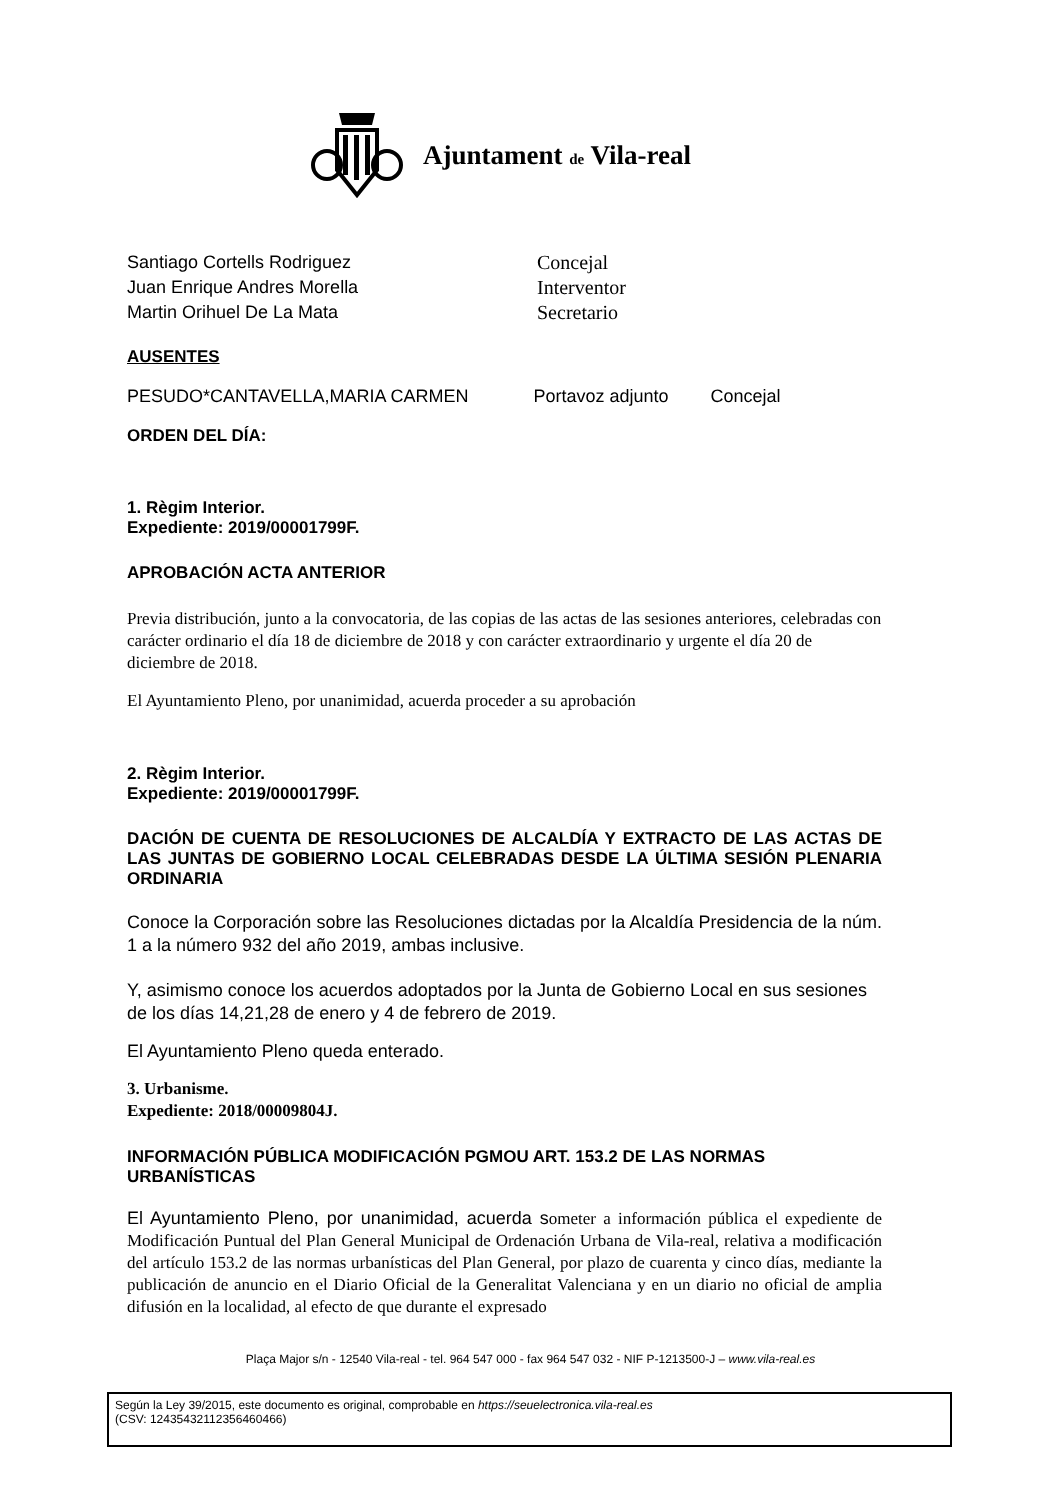Ajuntament de Vila-real
Santiago Cortells Rodriguez
Juan Enrique Andres Morella
Martin Orihuel De La Mata
Concejal
Interventor
Secretario
AUSENTES
PESUDO*CANTAVELLA,MARIA CARMEN Portavoz adjunto Concejal
ORDEN DEL DÍA:
1. Règim Interior.
Expediente: 2019/00001799F.
APROBACIÓN ACTA ANTERIOR
Previa distribución, junto a la convocatoria, de las copias de las actas de las sesiones anteriores, celebradas con carácter ordinario el día 18 de diciembre de 2018 y con carácter extraordinario y urgente el día 20 de diciembre de 2018.
El Ayuntamiento Pleno, por unanimidad, acuerda proceder a su aprobación
2. Règim Interior.
Expediente: 2019/00001799F.
DACIÓN DE CUENTA DE RESOLUCIONES DE ALCALDÍA Y EXTRACTO DE LAS ACTAS DE LAS JUNTAS DE GOBIERNO LOCAL CELEBRADAS DESDE LA ÚLTIMA SESIÓN PLENARIA ORDINARIA
Conoce la Corporación sobre las Resoluciones dictadas por la Alcaldía Presidencia de la núm. 1 a la número 932 del año 2019, ambas inclusive.
Y, asimismo conoce los acuerdos adoptados por la Junta de Gobierno Local en sus sesiones de los días 14,21,28 de enero y 4 de febrero de 2019.
El Ayuntamiento Pleno queda enterado.
3. Urbanisme.
Expediente: 2018/00009804J.
INFORMACIÓN PÚBLICA MODIFICACIÓN PGMOU ART. 153.2 DE LAS NORMAS URBANÍSTICAS
El Ayuntamiento Pleno, por unanimidad, acuerda someter a información pública el expediente de Modificación Puntual del Plan General Municipal de Ordenación Urbana de Vila-real, relativa a modificación del artículo 153.2 de las normas urbanísticas del Plan General, por plazo de cuarenta y cinco días, mediante la publicación de anuncio en el Diario Oficial de la Generalitat Valenciana y en un diario no oficial de amplia difusión en la localidad, al efecto de que durante el expresado
Plaça Major s/n - 12540 Vila-real - tel. 964 547 000 - fax 964 547 032 - NIF P-1213500-J – www.vila-real.es
Según la Ley 39/2015, este documento es original, comprobable en https://seuelectronica.vila-real.es
(CSV: 12435432112356460466)